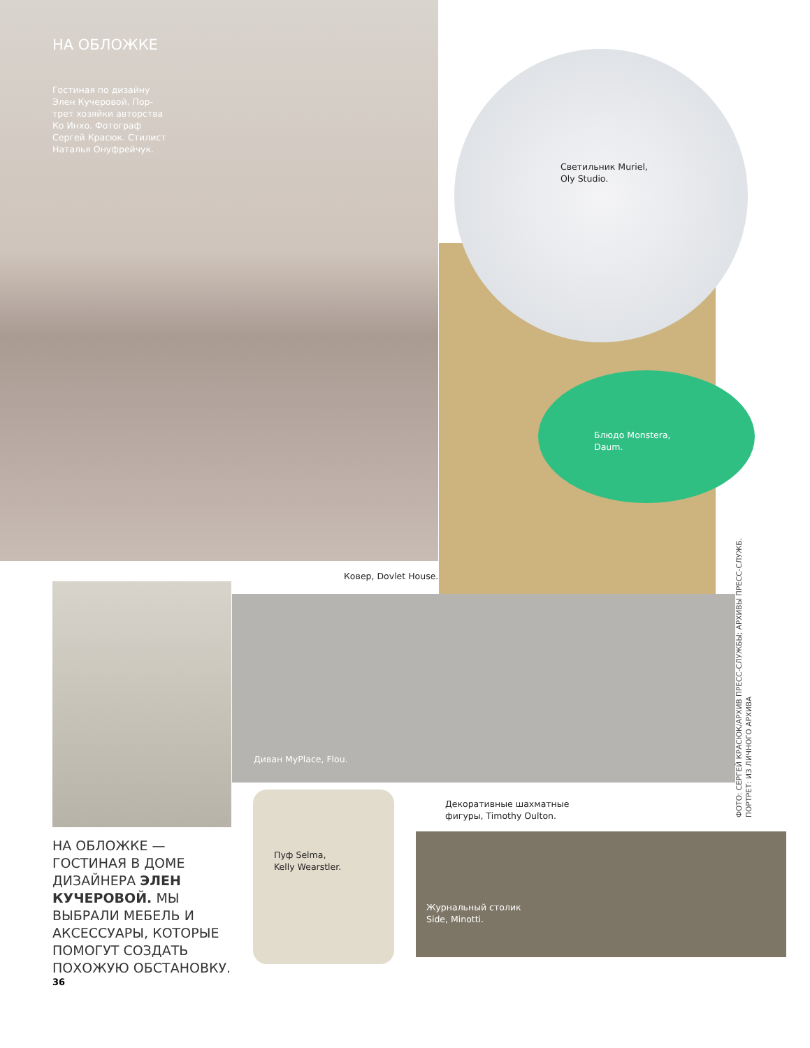НА ОБЛОЖКЕ
Гостиная по дизайну
Элен Кучеровой. Пор-
трет хозяйки авторства
Ко Инхо. Фотограф
Сергей Красюк. Стилист
Наталья Онуфрейчук.
Светильник Muriel,
Oly Studio.
Блюдо Monstera,
Daum.
Ковер, Dovlet House.
Диван MyPlace, Flou.
Декоративные шахматные
фигуры, Timothy Oulton.
Пуф Selma,
Kelly Wearstler.
Журнальный столик
Side, Minotti.
НА ОБЛОЖКЕ — ГОСТИНАЯ В ДОМЕ ДИЗАЙНЕРА ЭЛЕН КУЧЕРОВОЙ. МЫ ВЫБРАЛИ МЕБЕЛЬ И АКСЕССУАРЫ, КОТОРЫЕ ПОМОГУТ СОЗДАТЬ ПОХОЖУЮ ОБСТАНОВКУ.
36
ФОТО: СЕРГЕЙ КРАСЮК/АРХИВ ПРЕСС-СЛУЖБЫ; АРХИВЫ ПРЕСС-СЛУЖБ.
ПОРТРЕТ: ИЗ ЛИЧНОГО АРХИВА